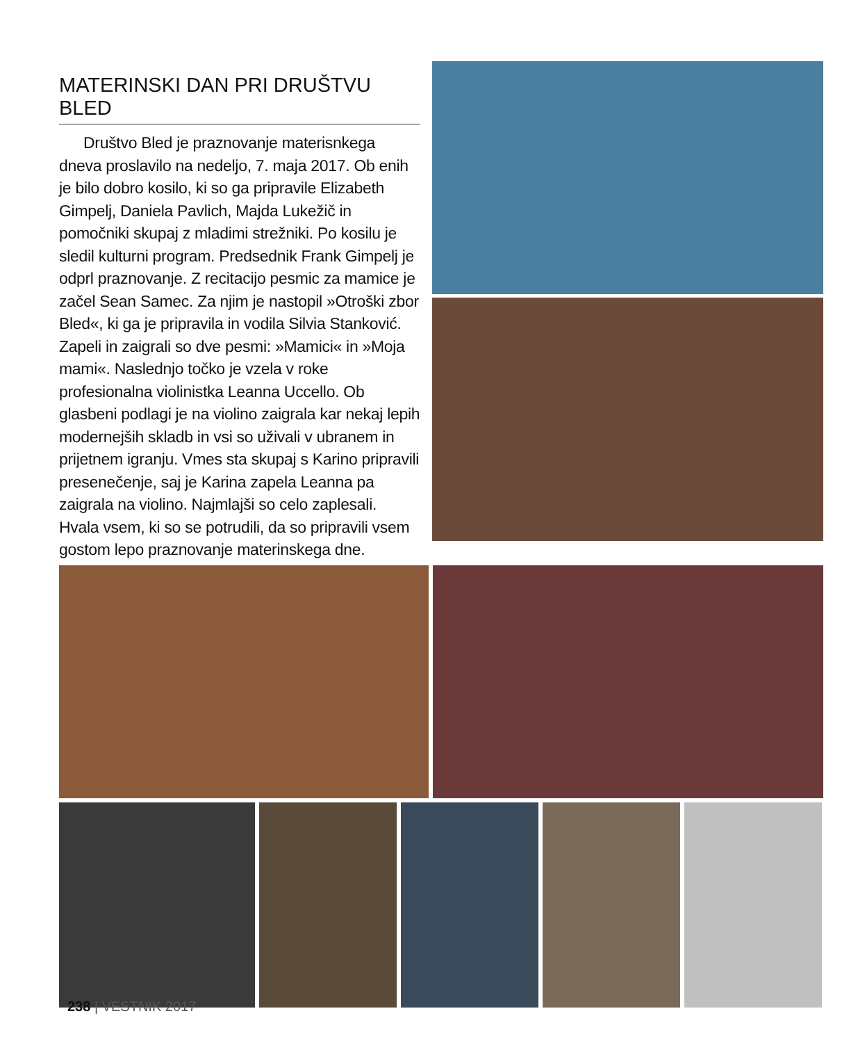MATERINSKI DAN PRI DRUŠTVU BLED
Društvo Bled je praznovanje materisnkega dneva proslavilo na nedeljo, 7. maja 2017. Ob enih je bilo dobro kosilo, ki so ga pripravile Elizabeth Gimpelj, Daniela Pavlich, Majda Lukežič in pomočniki skupaj z mladimi strežniki. Po kosilu je sledil kulturni program. Predsednik Frank Gimpelj je odprl praznovanje. Z recitacijo pesmic za mamice je začel Sean Samec. Za njim je nastopil »Otroški zbor Bled«, ki ga je pripravila in vodila Silvia Stanković. Zapeli in zaigrali so dve pesmi: »Mamici« in »Moja mami«. Naslednjo točko je vzela v roke profesionalna violinistka Leanna Uccello. Ob glasbeni podlagi je na violino zaigrala kar nekaj lepih modernejših skladb in vsi so uživali v ubranem in prijetnem igranju. Vmes sta skupaj s Karino pripravili presenečenje, saj je Karina zapela Leanna pa zaigrala na violino. Najmlajši so celo zaplesali. Hvala vsem, ki so se potrudili, da so pripravili vsem gostom lepo praznovanje materinskega dne.
238 | VESTNIK 2017